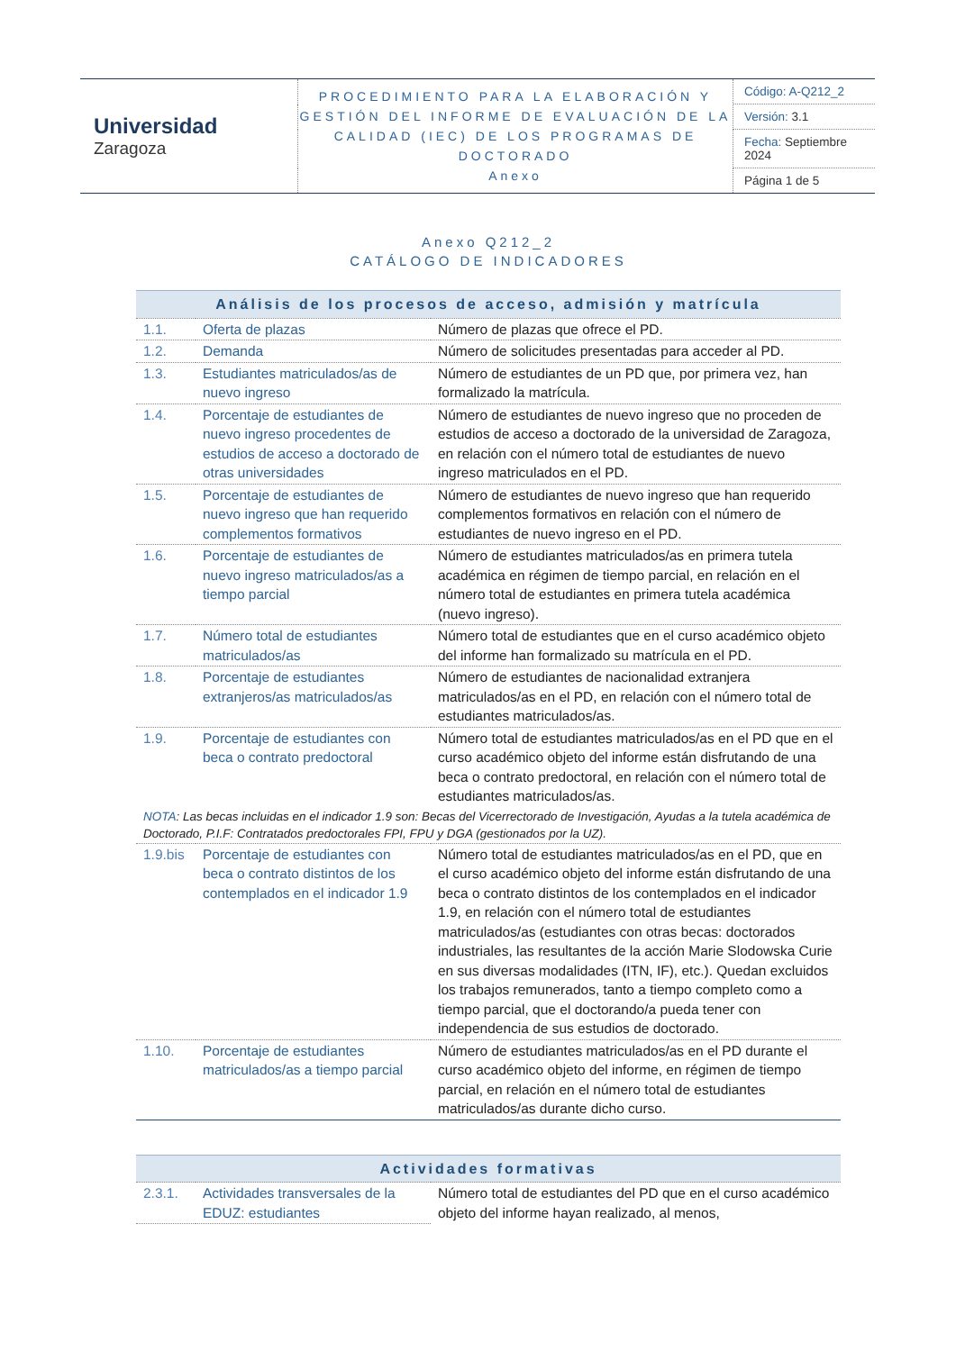| Universidad Zaragoza | PROCEDIMIENTO PARA LA ELABORACIÓN Y GESTIÓN DEL INFORME DE EVALUACIÓN DE LA CALIDAD (IEC) DE LOS PROGRAMAS DE DOCTORADO Anexo | Código: A-Q212_2 |
| | | Versión: 3.1 |
| | | Fecha: Septiembre 2024 |
| | | Página 1 de 5 |
Anexo Q212_2
CATÁLOGO DE INDICADORES
| Análisis de los procesos de acceso, admisión y matrícula | | |
| --- | --- | --- |
| 1.1. | Oferta de plazas | Número de plazas que ofrece el PD. |
| 1.2. | Demanda | Número de solicitudes presentadas para acceder al PD. |
| 1.3. | Estudiantes matriculados/as de nuevo ingreso | Número de estudiantes de un PD que, por primera vez, han formalizado la matrícula. |
| 1.4. | Porcentaje de estudiantes de nuevo ingreso procedentes de estudios de acceso a doctorado de otras universidades | Número de estudiantes de nuevo ingreso que no proceden de estudios de acceso a doctorado de la universidad de Zaragoza, en relación con el número total de estudiantes de nuevo ingreso matriculados en el PD. |
| 1.5. | Porcentaje de estudiantes de nuevo ingreso que han requerido complementos formativos | Número de estudiantes de nuevo ingreso que han requerido complementos formativos en relación con el número de estudiantes de nuevo ingreso en el PD. |
| 1.6. | Porcentaje de estudiantes de nuevo ingreso matriculados/as a tiempo parcial | Número de estudiantes matriculados/as en primera tutela académica en régimen de tiempo parcial, en relación en el número total de estudiantes en primera tutela académica (nuevo ingreso). |
| 1.7. | Número total de estudiantes matriculados/as | Número total de estudiantes que en el curso académico objeto del informe han formalizado su matrícula en el PD. |
| 1.8. | Porcentaje de estudiantes extranjeros/as matriculados/as | Número de estudiantes de nacionalidad extranjera matriculados/as en el PD, en relación con el número total de estudiantes matriculados/as. |
| 1.9. | Porcentaje de estudiantes con beca o contrato predoctoral | Número total de estudiantes matriculados/as en el PD que en el curso académico objeto del informe están disfrutando de una beca o contrato predoctoral, en relación con el número total de estudiantes matriculados/as. |
| NOTA : Las becas incluidas en el indicador 1.9 son: Becas del Vicerrectorado de Investigación, Ayudas a la tutela académica de Doctorado, P.I.F: Contratados predoctorales FPI, FPU y DGA (gestionados por la UZ). | | |
| 1.9.bis | Porcentaje de estudiantes con beca o contrato distintos de los contemplados en el indicador 1.9 | Número total de estudiantes matriculados/as en el PD, que en el curso académico objeto del informe están disfrutando de una beca o contrato distintos de los contemplados en el indicador 1.9, en relación con el número total de estudiantes matriculados/as (estudiantes con otras becas: doctorados industriales, las resultantes de la acción Marie Slodowska Curie en sus diversas modalidades (ITN, IF), etc.). Quedan excluidos los trabajos remunerados, tanto a tiempo completo como a tiempo parcial, que el doctorando/a pueda tener con independencia de sus estudios de doctorado. |
| 1.10. | Porcentaje de estudiantes matriculados/as a tiempo parcial | Número de estudiantes matriculados/as en el PD durante el curso académico objeto del informe, en régimen de tiempo parcial, en relación en el número total de estudiantes matriculados/as durante dicho curso. |
| Actividades formativas | | |
| --- | --- | --- |
| 2.3.1. | Actividades transversales de la EDUZ: estudiantes | Número total de estudiantes del PD que en el curso académico objeto del informe hayan realizado, al menos, |